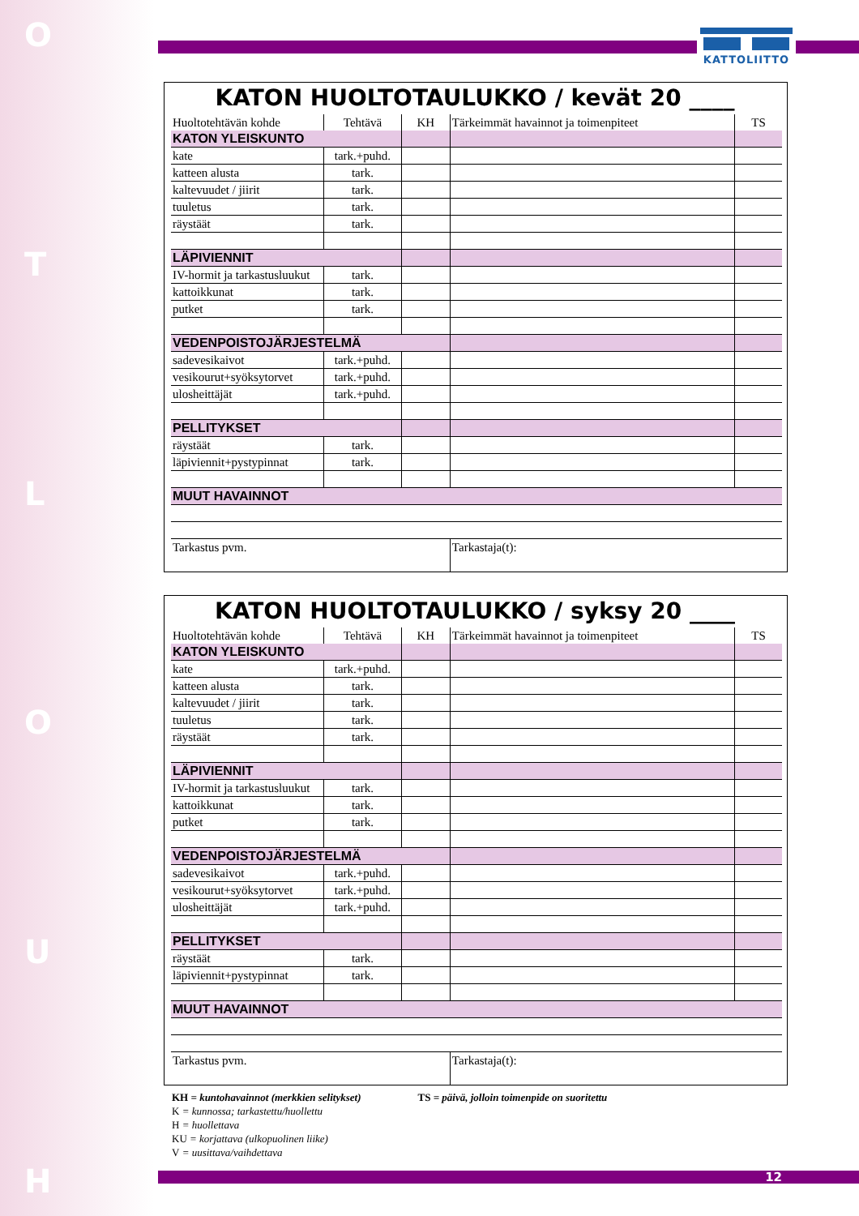HUOLTO
KATTOLIITTO
KATON HUOLTOTAULUKKO / kevät 20 ____
| Huoltotehtävän kohde | Tehtävä | KH | Tärkeimmät havainnot ja toimenpiteet | TS |
| KATON YLEISKUNTO | | | | |
| kate | tark.+puhd. | | | |
| katteen alusta | tark. | | | |
| kaltevuudet / jiirit | tark. | | | |
| tuuletus | tark. | | | |
| räystäät | tark. | | | |
| LÄPIVIENNIT | | | | |
| IV-hormit ja tarkastusluukut | tark. | | | |
| kattoikkunat | tark. | | | |
| putket | tark. | | | |
| VEDENPOISTOJÄRJESTELMÄ | | | | |
| sadevesikaivot | tark.+puhd. | | | |
| vesikourut+syöksytorvet | tark.+puhd. | | | |
| ulosheittäjät | tark.+puhd. | | | |
| PELLITYKSET | | | | |
| räystäät | tark. | | | |
| läpiviennit+pystypinnat | tark. | | | |
| MUUT HAVAINNOT | | | | |
| Tarkastus pvm. | | | Tarkastaja(t): | |
KATON HUOLTOTAULUKKO / syksy 20 ____
| Huoltotehtävän kohde | Tehtävä | KH | Tärkeimmät havainnot ja toimenpiteet | TS |
| KATON YLEISKUNTO | | | | |
| kate | tark.+puhd. | | | |
| katteen alusta | tark. | | | |
| kaltevuudet / jiirit | tark. | | | |
| tuuletus | tark. | | | |
| räystäät | tark. | | | |
| LÄPIVIENNIT | | | | |
| IV-hormit ja tarkastusluukut | tark. | | | |
| kattoikkunat | tark. | | | |
| putket | tark. | | | |
| VEDENPOISTOJÄRJESTELMÄ | | | | |
| sadevesikaivot | tark.+puhd. | | | |
| vesikourut+syöksytorvet | tark.+puhd. | | | |
| ulosheittäjät | tark.+puhd. | | | |
| PELLITYKSET | | | | |
| räystäät | tark. | | | |
| läpiviennit+pystypinnat | tark. | | | |
| MUUT HAVAINNOT | | | | |
| Tarkastus pvm. | | | Tarkastaja(t): | |
KH = kuntohavainnot (merkkien selitykset)
TS = päivä, jolloin toimenpide on suoritettu
K = kunnossa; tarkastettu/huollettu
H = huollettava
KU = korjattava (ulkopuolinen liike)
V = uusittava/vaihdettava
12